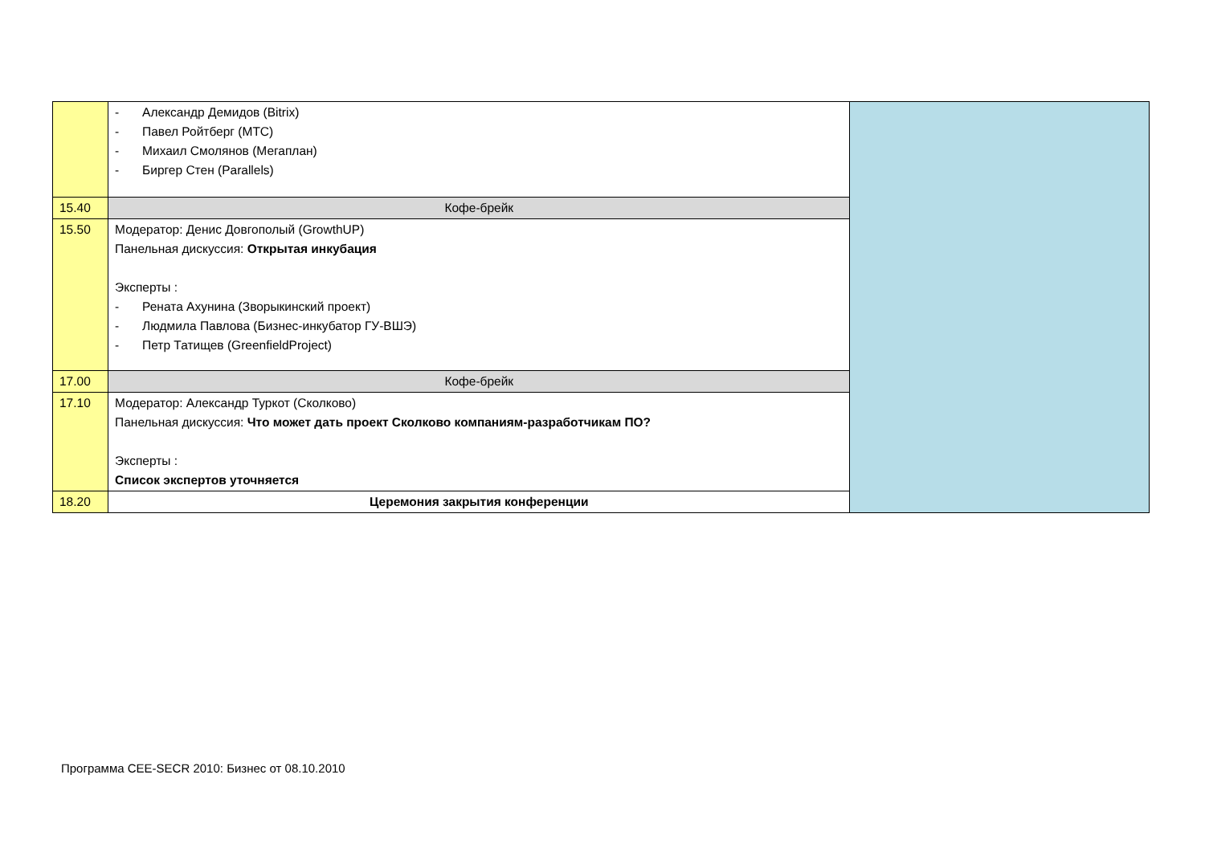| | - Александр Демидов (Bitrix) - Павел Ройтберг (МТС) - Михаил Смолянов (Мегаплан) - Биргер Стен (Parallels) | |
| 15.40 | Кофе-брейк | |
| 15.50 | Модератор: Денис Довгополый (GrowthUP) Панельная дискуссия: Открытая инкубация Эксперты : - Рената Ахунина (Зворыкинский проект) - Людмила Павлова (Бизнес-инкубатор ГУ-ВШЭ) - Петр Татищев (GreenfieldProject) | |
| 17.00 | Кофе-брейк | |
| 17.10 | Модератор: Александр Туркот (Сколково) Панельная дискуссия: Что может дать проект Сколково компаниям-разработчикам ПО? Эксперты : Список экспертов уточняется | |
| 18.20 | Церемония закрытия конференции | |
Программа CEE-SECR 2010: Бизнес от 08.10.2010